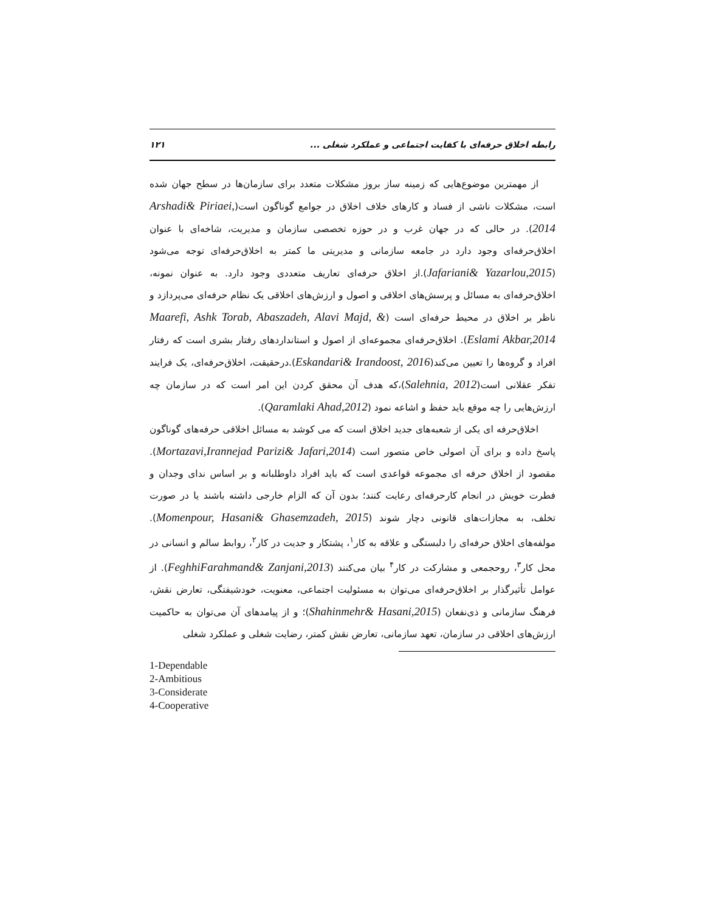رابطه اخلاق حرفه‌ای با کفایت اجتماعی و عملکرد شغلی ... ۱۲۱
از مهمترین موضوع‌هایی که زمینه ساز بروز مشکلات متعدد برای سازمان‌ها در سطح جهان شده است، مشکلات ناشی از فساد و کارهای خلاف اخلاق در جوامع گوناگون است(Arshadi& Piriaei, 2014). در حالی که در جهان غرب و در حوزه تخصصی سازمان و مدیریت، شاخه‌ای با عنوان اخلاق‌حرفه‌ای وجود دارد در جامعه سازمانی و مدیریتی ما کمتر به اخلاق‌حرفه‌ای توجه می‌شود (Jafariani& Yazarlou,2015).از اخلاق حرفه‌ای تعاریف متعددی وجود دارد. به عنوان نمونه، اخلاق‌حرفه‌ای به مسائل و پرسش‌های اخلاقی و اصول و ارزش‌های اخلاقی یک نظام حرفه‌ای می‌پردازد و ناظر بر اخلاق در محیط حرفه‌ای است (Maarefi, Ashk Torab, Abaszadeh, Alavi Majd, & Eslami Akbar,2014). اخلاق‌حرفه‌ای مجموعه‌ای از اصول و استانداردهای رفتار بشری است که رفتار افراد و گروه‌ها را تعیین می‌کند(Eskandari& Irandoost, 2016).درحقیقت، اخلاق‌حرفه‌ای، یک فرایند تفکر عقلانی است(Salehnia, 2012)،که هدف آن محقق کردن این امر است که در سازمان چه ارزش‌هایی را چه موقع باید حفظ و اشاعه نمود (Qaramlaki Ahad,2012).
اخلاق‌حرفه ای یکی از شعبه‌های جدید اخلاق است که می کوشد به مسائل اخلاقی حرفه‌های گوناگون پاسخ داده و برای آن اصولی خاص متصور است (Mortazavi,Irannejad Parizi& Jafari,2014). مقصود از اخلاق حرفه ای مجموعه قواعدی است که باید افراد داوطلبانه و بر اساس ندای وجدان و فطرت خویش در انجام کارحرفه‌ای رعایت کنند؛ بدون آن که الزام خارجی داشته باشند یا در صورت تخلف، به مجازات‌های قانونی دچار شوند (Momenpour, Hasani& Ghasemzadeh, 2015). مولفه‌های اخلاق حرفه‌ای را دلبستگی و علاقه به کار<sup>۱</sup>، پشتکار و جدیت در کار<sup>۲</sup>، روابط سالم و انسانی در محل کار<sup>۳</sup>، روحجمعی و مشارکت در کار<sup>۴</sup> بیان می‌کنند (FeghhiFarahmand& Zanjani,2013). از عوامل تأثیرگذار بر اخلاق‌حرفه‌ای می‌توان به مسئولیت اجتماعی، معنویت، خودشیفتگی، تعارض نقش، فرهنگ سازمانی و ذی‌نفعان (Shahinmehr& Hasani,2015)؛ و از پیامدهای آن می‌توان به حاکمیت ارزش‌های اخلاقی در سازمان، تعهد سازمانی، تعارض نقش کمتر، رضایت شغلی و عملکرد شغلی
1-Dependable
2-Ambitious
3-Considerate
4-Cooperative